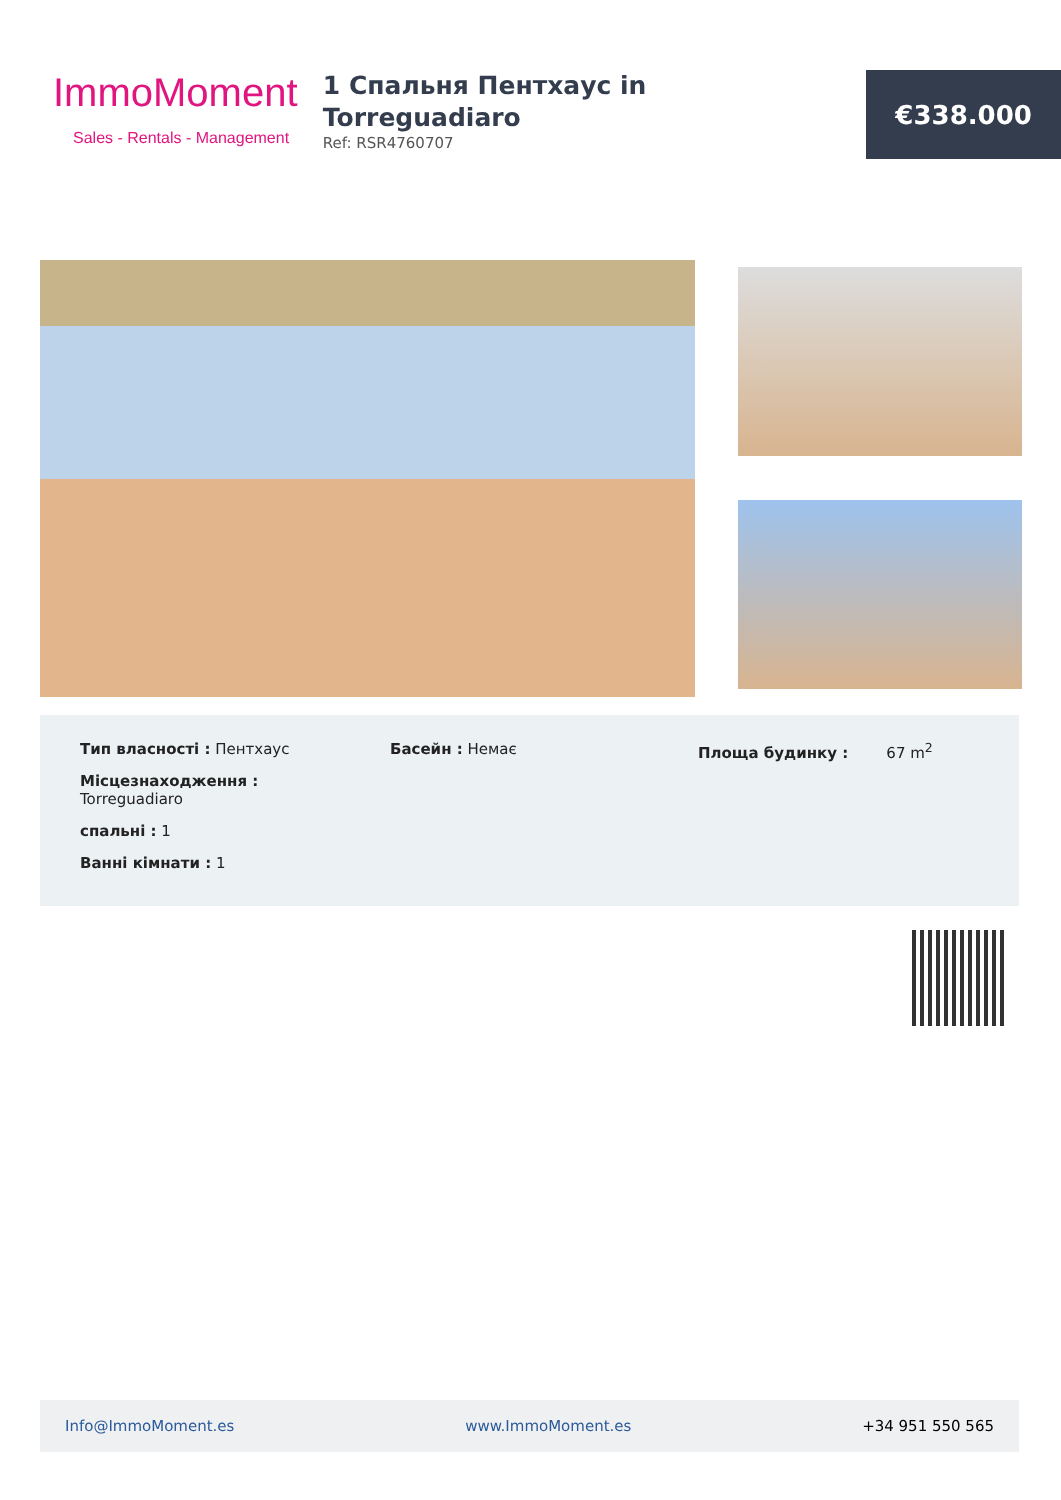ImmoMoment
Sales - Rentals - Management
1 Спальня Пентхаус in Torreguadiaro
Ref: RSR4760707
€338.000
Тип власності : Пентхаус
Місцезнаходження :
Torreguadiaro
спальні : 1
Ванні кімнати : 1
Басейн : Немає Площа будинку : 67 m<sup>2</sup>
Info@ImmoMoment.es www.ImmoMoment.es +34 951 550 565